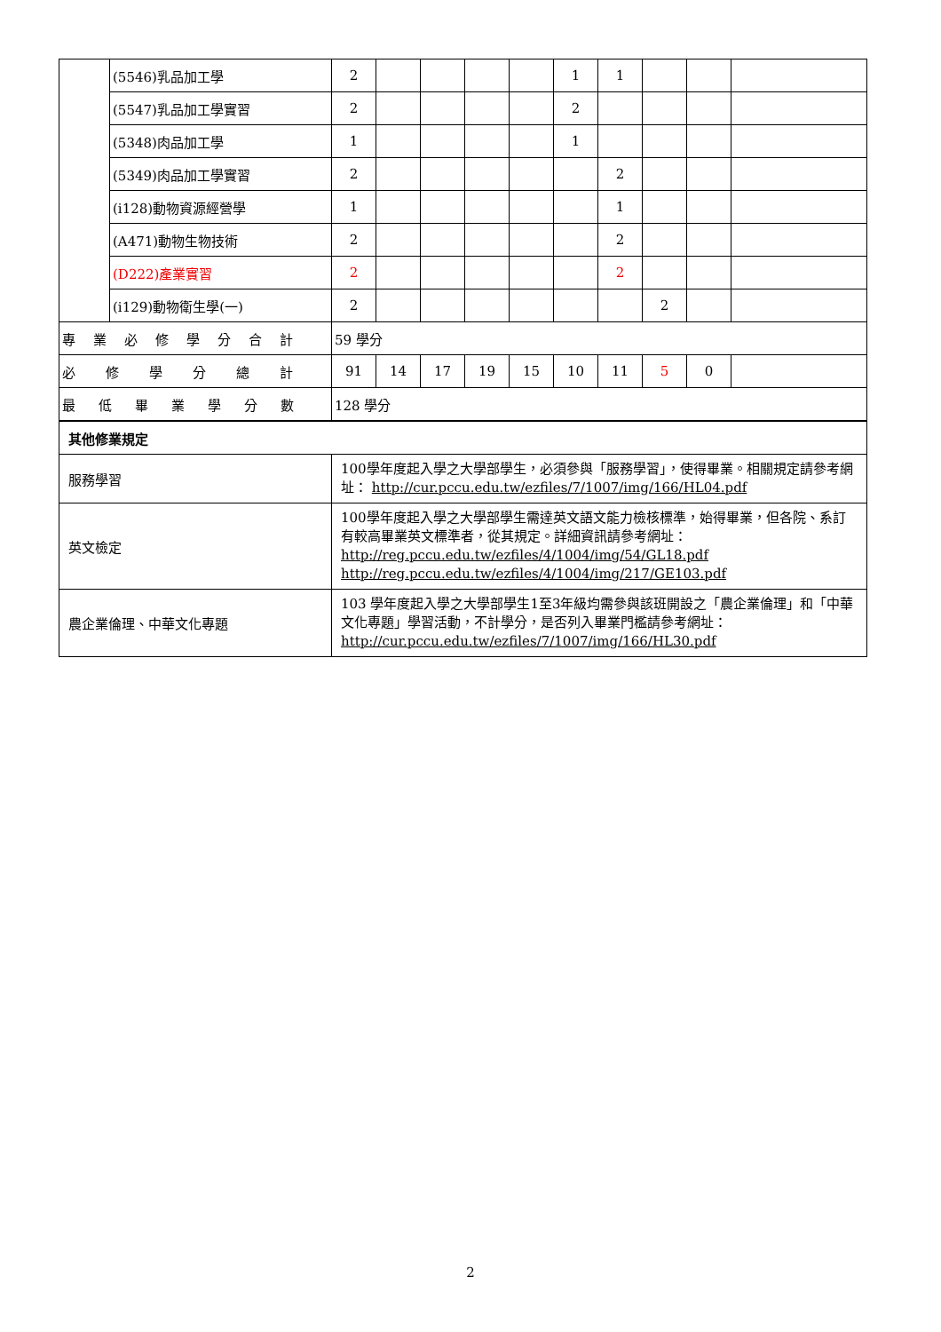| | (5546)乳品加工學 | 2 | | | | | 1 | 1 | | | |
| | (5547)乳品加工學實習 | 2 | | | | | 2 | | | | |
| | (5348)肉品加工學 | 1 | | | | | 1 | | | | |
| | (5349)肉品加工學實習 | 2 | | | | | | 2 | | | |
| | (i128)動物資源經營學 | 1 | | | | | | 1 | | | |
| | (A471)動物生物技術 | 2 | | | | | | 2 | | | |
| | (D222)產業實習 | 2 | | | | | | 2 | | | |
| | (i129)動物衛生學(一) | 2 | | | | | | | 2 | | |
| 專業必修學分合計 | | 59 學分 | | | | | | | | | |
| 必修學分總計 | | 91 | 14 | 17 | 19 | 15 | 10 | 11 | 5 | 0 | |
| 最低畢業學分數 | | 128 學分 | | | | | | | | | |
| 其他修業規定 | | | | | | | | | | | |
| 服務學習 | | 100學年度起入學之大學部學生，必須參與「服務學習」，使得畢業。相關規定請參考網址： http://cur.pccu.edu.tw/ezfiles/7/1007/img/166/HL04.pdf | | | | | | | | | |
| 英文檢定 | | 100學年度起入學之大學部學生需達英文語文能力檢核標準，始得畢業，但各院、系訂有較高畢業英文標準者，從其規定。詳細資訊請參考網址： http://reg.pccu.edu.tw/ezfiles/4/1004/img/54/GL18.pdf http://reg.pccu.edu.tw/ezfiles/4/1004/img/217/GE103.pdf | | | | | | | | | |
| 農企業倫理、中華文化專題 | | 103 學年度起入學之大學部學生1至3年級均需參與該班開設之「農企業倫理」和「中華文化專題」學習活動，不計學分，是否列入畢業門檻請參考網址： http://cur.pccu.edu.tw/ezfiles/7/1007/img/166/HL30.pdf | | | | | | | | | |
2